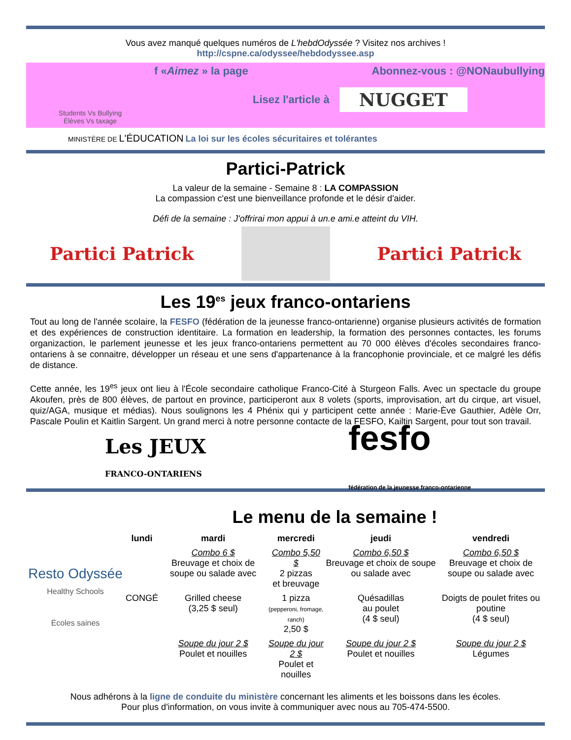Vous avez manqué quelques numéros de L'hebdOdyssée ? Visitez nos archives !
http://cspne.ca/odyssee/hebdodyssee.asp
Students Vs Bullying
Élèves Vs taxage
f «Aimez » la page Abonnez-vous : @NONaubullying
Lisez l'article à NUGGET
MINISTÈRE DE L'ÉDUCATION La loi sur les écoles sécuritaires et tolérantes
Partici-Patrick
La valeur de la semaine - Semaine 8 : LA COMPASSION
La compassion c'est une bienveillance profonde et le désir d'aider.
Défi de la semaine : J'offrirai mon appui à un.e ami.e atteint du VIH.
Partici Patrick Partici Patrick
Les 19<sup>es</sup> jeux franco-ontariens
Tout au long de l'année scolaire, la FESFO (fédération de la jeunesse franco-ontarienne) organise plusieurs activités de formation et des expériences de construction identitaire. La formation en leadership, la formation des personnes contactes, les forums organizaction, le parlement jeunesse et les jeux franco-ontariens permettent au 70 000 élèves d'écoles secondaires franco-ontariens à se connaitre, développer un réseau et une sens d'appartenance à la francophonie provinciale, et ce malgré les défis de distance.
Cette année, les 19<sup>es</sup> jeux ont lieu à l'École secondaire catholique Franco-Cité à Sturgeon Falls. Avec un spectacle du groupe Akoufen, près de 800 élèves, de partout en province, participeront aux 8 volets (sports, improvisation, art du cirque, art visuel, quiz/AGA, musique et médias). Nous soulignons les 4 Phénix qui y participent cette année : Marie-Ève Gauthier, Adèle Orr, Pascale Poulin et Kaitlin Sargent. Un grand merci à notre personne contacte de la FESFO, Kailtin Sargent, pour tout son travail.
Les JEUX
FRANCO-ONTARIENS fesfo
fédération de la jeunesse franco-ontarienne
Resto Odyssée
Healthy Schools
Écoles saines
Le menu de la semaine !
| lundi | mardi | mercredi | jeudi | vendredi |
| --- | --- | --- | --- | --- |
| | Combo 6 $ Breuvage et choix de soupe ou salade avec | Combo 5,50 $ 2 pizzas et breuvage | Combo 6,50 $ Breuvage et choix de soupe ou salade avec | Combo 6,50 $ Breuvage et choix de soupe ou salade avec |
| CONGÉ | Grilled cheese (3,25 $ seul) | 1 pizza (pepperoni, fromage, ranch) 2,50 $ | Quésadillas au poulet (4 $ seul) | Doigts de poulet frites ou poutine (4 $ seul) |
| | Soupe du jour 2 $ Poulet et nouilles | Soupe du jour 2 $ Poulet et nouilles | Soupe du jour 2 $ Poulet et nouilles | Soupe du jour 2 $ Légumes |
Nous adhérons à la ligne de conduite du ministère concernant les aliments et les boissons dans les écoles.
Pour plus d'information, on vous invite à communiquer avec nous au 705-474-5500.